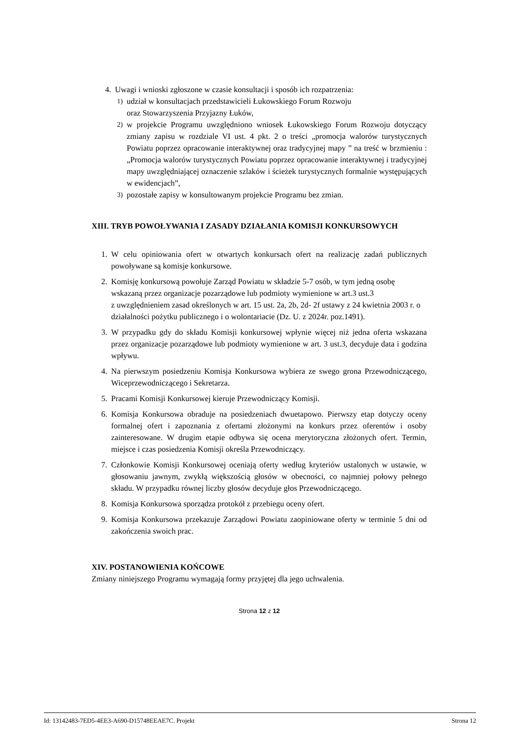4. Uwagi i wnioski zgłoszone w czasie konsultacji i sposób ich rozpatrzenia:
1) udział w konsultacjach przedstawicieli Łukowskiego Forum Rozwoju
oraz Stowarzyszenia Przyjazny Łuków,
2) w projekcie Programu uwzględniono wniosek Łukowskiego Forum Rozwoju dotyczący zmiany zapisu w rozdziale VI ust. 4 pkt. 2 o treści „promocja walorów turystycznych Powiatu poprzez opracowanie interaktywnej oraz tradycyjnej mapy ” na treść w brzmieniu : „Promocja walorów turystycznych Powiatu poprzez opracowanie interaktywnej i tradycyjnej mapy uwzględniającej oznaczenie szlaków i ścieżek turystycznych formalnie występujących w ewidencjach”,
3) pozostałe zapisy w konsultowanym projekcie Programu bez zmian.
XIII. TRYB POWOŁYWANIA I ZASADY DZIAŁANIA KOMISJI KONKURSOWYCH
1. W celu opiniowania ofert w otwartych konkursach ofert na realizację zadań publicznych powoływane są komisje konkursowe.
2. Komisję konkursową powołuje Zarząd Powiatu w składzie 5-7 osób, w tym jedną osobę wskazaną przez organizacje pozarządowe lub podmioty wymienione w art.3 ust.3
z uwzględnieniem zasad określonych w art. 15 ust. 2a, 2b, 2d- 2f ustawy z 24 kwietnia 2003 r. o działalności pożytku publicznego i o wolontariacie (Dz. U. z 2024r. poz.1491).
3. W przypadku gdy do składu Komisji konkursowej wpłynie więcej niż jedna oferta wskazana przez organizacje pozarządowe lub podmioty wymienione w art. 3 ust.3, decyduje data i godzina wpływu.
4. Na pierwszym posiedzeniu Komisja Konkursowa wybiera ze swego grona Przewodniczącego, Wiceprzewodniczącego i Sekretarza.
5. Pracami Komisji Konkursowej kieruje Przewodniczący Komisji.
6. Komisja Konkursowa obraduje na posiedzeniach dwuetapowo. Pierwszy etap dotyczy oceny formalnej ofert i zapoznania z ofertami złożonymi na konkurs przez oferentów i osoby zainteresowane. W drugim etapie odbywa się ocena merytoryczna złożonych ofert. Termin, miejsce i czas posiedzenia Komisji określa Przewodniczący.
7. Członkowie Komisji Konkursowej oceniają oferty według kryteriów ustalonych w ustawie, w głosowaniu jawnym, zwykłą większością głosów w obecności, co najmniej połowy pełnego składu. W przypadku równej liczby głosów decyduje głos Przewodniczącego.
8. Komisja Konkursowa sporządza protokół z przebiegu oceny ofert.
9. Komisja Konkursowa przekazuje Zarządowi Powiatu zaopiniowane oferty w terminie 5 dni od zakończenia swoich prac.
XIV. POSTANOWIENIA KOŃCOWE
Zmiany niniejszego Programu wymagają formy przyjętej dla jego uchwalenia.
Strona 12 z 12
Id: 13142483-7ED5-4EE3-A690-D15748EEAE7C. Projekt Strona 12